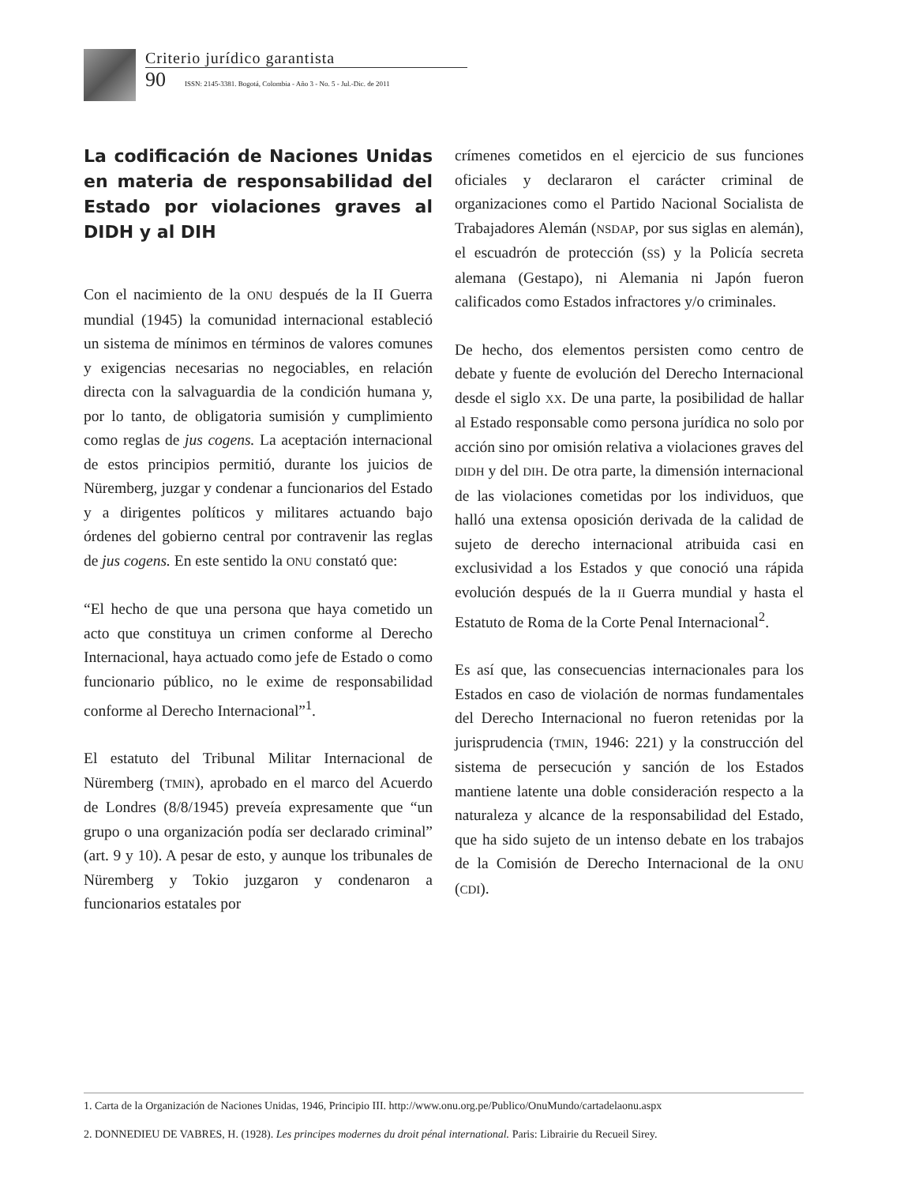Criterio jurídico garantista
90 ISSN: 2145-3381. Bogotá, Colombia - Año 3 - No. 5 - Jul.-Dic. de 2011
La codificación de Naciones Unidas en materia de responsabilidad del Estado por violaciones graves al DIDH y al DIH
Con el nacimiento de la ONU después de la II Guerra mundial (1945) la comunidad internacional estableció un sistema de mínimos en términos de valores comunes y exigencias necesarias no negociables, en relación directa con la salvaguardia de la condición humana y, por lo tanto, de obligatoria sumisión y cumplimiento como reglas de jus cogens. La aceptación internacional de estos principios permitió, durante los juicios de Nüremberg, juzgar y condenar a funcionarios del Estado y a dirigentes políticos y militares actuando bajo órdenes del gobierno central por contravenir las reglas de jus cogens. En este sentido la ONU constató que:
“El hecho de que una persona que haya cometido un acto que constituya un crimen conforme al Derecho Internacional, haya actuado como jefe de Estado o como funcionario público, no le exime de responsabilidad conforme al Derecho Internacional”<sup>1</sup>.
El estatuto del Tribunal Militar Internacional de Nüremberg (TMIN), aprobado en el marco del Acuerdo de Londres (8/8/1945) preveía expresamente que “un grupo o una organización podía ser declarado criminal” (art. 9 y 10). A pesar de esto, y aunque los tribunales de Nüremberg y Tokio juzgaron y condenaron a funcionarios estatales por
crímenes cometidos en el ejercicio de sus funciones oficiales y declararon el carácter criminal de organizaciones como el Partido Nacional Socialista de Trabajadores Alemán (NSDAP, por sus siglas en alemán), el escuadrón de protección (SS) y la Policía secreta alemana (Gestapo), ni Alemania ni Japón fueron calificados como Estados infractores y/o criminales.
De hecho, dos elementos persisten como centro de debate y fuente de evolución del Derecho Internacional desde el siglo XX. De una parte, la posibilidad de hallar al Estado responsable como persona jurídica no solo por acción sino por omisión relativa a violaciones graves del DIDH y del DIH. De otra parte, la dimensión internacional de las violaciones cometidas por los individuos, que halló una extensa oposición derivada de la calidad de sujeto de derecho internacional atribuida casi en exclusividad a los Estados y que conoció una rápida evolución después de la II Guerra mundial y hasta el Estatuto de Roma de la Corte Penal Internacional<sup>2</sup>.
Es así que, las consecuencias internacionales para los Estados en caso de violación de normas fundamentales del Derecho Internacional no fueron retenidas por la jurisprudencia (TMIN, 1946: 221) y la construcción del sistema de persecución y sanción de los Estados mantiene latente una doble consideración respecto a la naturaleza y alcance de la responsabilidad del Estado, que ha sido sujeto de un intenso debate en los trabajos de la Comisión de Derecho Internacional de la ONU (CDI).
1. Carta de la Organización de Naciones Unidas, 1946, Principio III. http://www.onu.org.pe/Publico/OnuMundo/cartadelaonu.aspx
2. DONNEDIEU DE VABRES, H. (1928). Les principes modernes du droit pénal international. Paris: Librairie du Recueil Sirey.